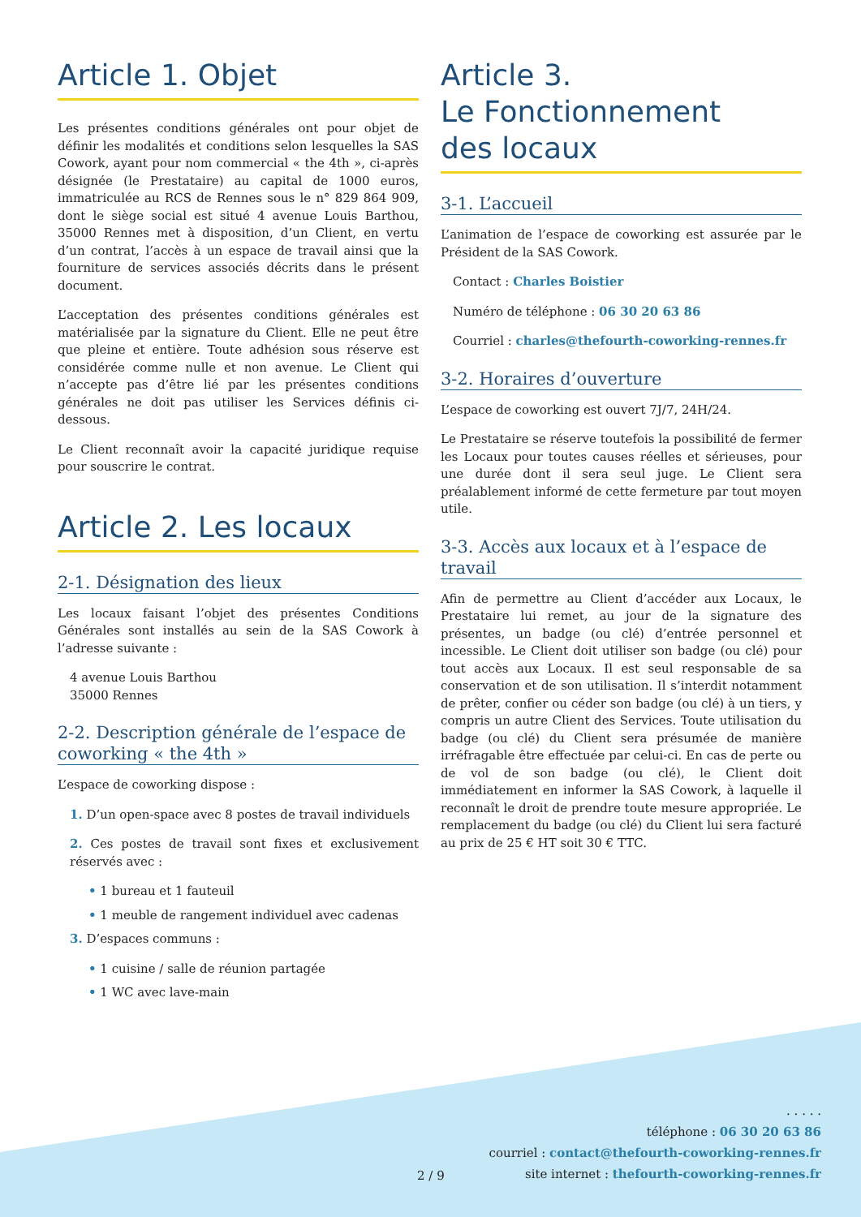Article 1. Objet
Les présentes conditions générales ont pour objet de définir les modalités et conditions selon lesquelles la SAS Cowork, ayant pour nom commercial « the 4th », ci-après désignée (le Prestataire) au capital de 1000 euros, immatriculée au RCS de Rennes sous le n° 829 864 909, dont le siège social est situé 4 avenue Louis Barthou, 35000 Rennes met à disposition, d’un Client, en vertu d’un contrat, l’accès à un espace de travail ainsi que la fourniture de services associés décrits dans le présent document.
L’acceptation des présentes conditions générales est matérialisée par la signature du Client. Elle ne peut être que pleine et entière. Toute adhésion sous réserve est considérée comme nulle et non avenue. Le Client qui n’accepte pas d’être lié par les présentes conditions générales ne doit pas utiliser les Services définis ci-dessous.
Le Client reconnaît avoir la capacité juridique requise pour souscrire le contrat.
Article 2. Les locaux
2-1. Désignation des lieux
Les locaux faisant l’objet des présentes Conditions Générales sont installés au sein de la SAS Cowork à l’adresse suivante :
4 avenue Louis Barthou
35000 Rennes
2-2. Description générale de l’espace de coworking « the 4th »
L’espace de coworking dispose :
1. D’un open-space avec 8 postes de travail individuels
2. Ces postes de travail sont fixes et exclusivement réservés avec :
• 1 bureau et 1 fauteuil
• 1 meuble de rangement individuel avec cadenas
3. D’espaces communs :
• 1 cuisine / salle de réunion partagée
• 1 WC avec lave-main
Article 3.
Le Fonctionnement
des locaux
3-1. L’accueil
L’animation de l’espace de coworking est assurée par le Président de la SAS Cowork.
Contact : Charles Boistier
Numéro de téléphone : 06 30 20 63 86
Courriel : charles@thefourth-coworking-rennes.fr
3-2. Horaires d’ouverture
L’espace de coworking est ouvert 7J/7, 24H/24.
Le Prestataire se réserve toutefois la possibilité de fermer les Locaux pour toutes causes réelles et sérieuses, pour une durée dont il sera seul juge. Le Client sera préalablement informé de cette fermeture par tout moyen utile.
3-3. Accès aux locaux et à l’espace de travail
Afin de permettre au Client d’accéder aux Locaux, le Prestataire lui remet, au jour de la signature des présentes, un badge (ou clé) d’entrée personnel et incessible. Le Client doit utiliser son badge (ou clé) pour tout accès aux Locaux. Il est seul responsable de sa conservation et de son utilisation. Il s’interdit notamment de prêter, confier ou céder son badge (ou clé) à un tiers, y compris un autre Client des Services. Toute utilisation du badge (ou clé) du Client sera présumée de manière irréfragable être effectuée par celui-ci. En cas de perte ou de vol de son badge (ou clé), le Client doit immédiatement en informer la SAS Cowork, à laquelle il reconnaît le droit de prendre toute mesure appropriée. Le remplacement du badge (ou clé) du Client lui sera facturé au prix de 25 € HT soit 30 € TTC.
2 / 9
. . . . .
téléphone : 06 30 20 63 86
courriel : contact@thefourth-coworking-rennes.fr
site internet : thefourth-coworking-rennes.fr